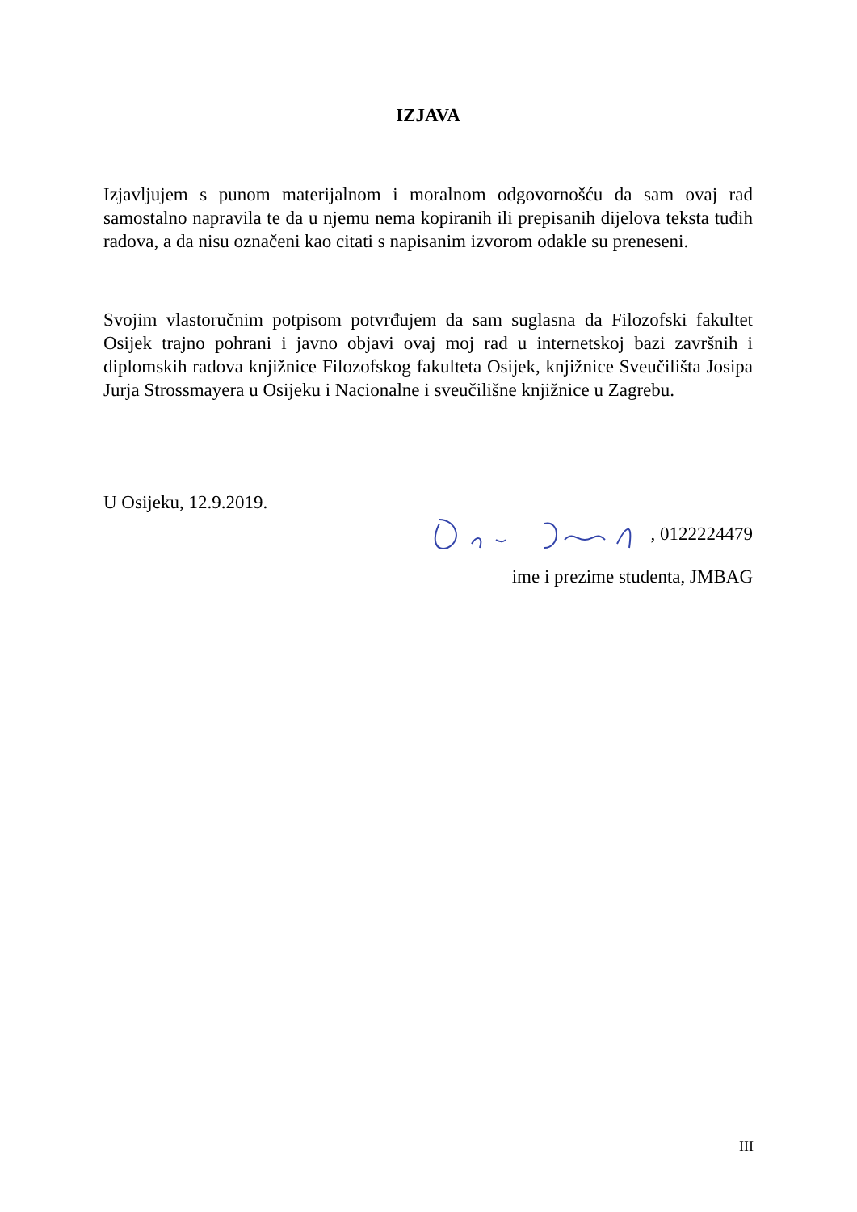IZJAVA
Izjavljujem s punom materijalnom i moralnom odgovornošću da sam ovaj rad samostalno napravila te da u njemu nema kopiranih ili prepisanih dijelova teksta tuđih radova, a da nisu označeni kao citati s napisanim izvorom odakle su preneseni.
Svojim vlastoručnim potpisom potvrđujem da sam suglasna da Filozofski fakultet Osijek trajno pohrani i javno objavi ovaj moj rad u internetskoj bazi završnih i diplomskih radova knjižnice Filozofskog fakulteta Osijek, knjižnice Sveučilišta Josipa Jurja Strossmayera u Osijeku i Nacionalne i sveučilišne knjižnice u Zagrebu.
U Osijeku, 12.9.2019.
, 0122224479
ime i prezime studenta, JMBAG
III